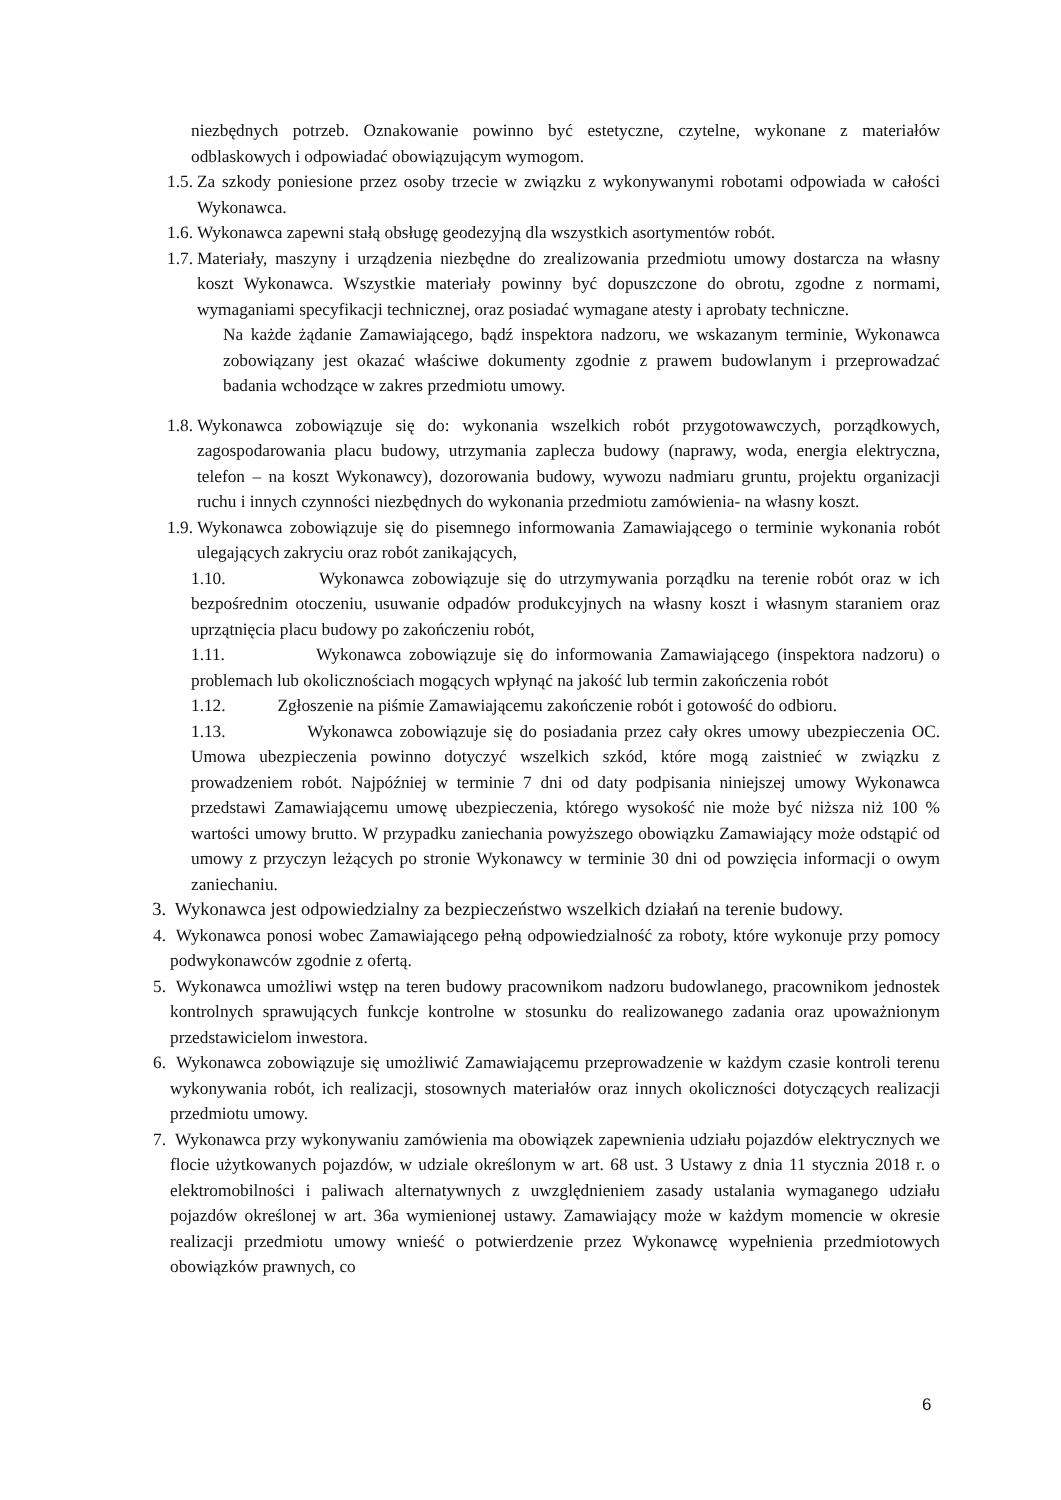niezbędnych potrzeb. Oznakowanie powinno być estetyczne, czytelne, wykonane z materiałów odblaskowych i odpowiadać obowiązującym wymogom.
1.5.
Za szkody poniesione przez osoby trzecie w związku z wykonywanymi robotami odpowiada w całości Wykonawca.
1.6.
Wykonawca zapewni stałą obsługę geodezyjną dla wszystkich asortymentów robót.
1.7.
Materiały, maszyny i urządzenia niezbędne do zrealizowania przedmiotu umowy dostarcza na własny koszt Wykonawca. Wszystkie materiały powinny być dopuszczone do obrotu, zgodne z normami, wymaganiami specyfikacji technicznej, oraz posiadać wymagane atesty i aprobaty techniczne.
Na każde żądanie Zamawiającego, bądź inspektora nadzoru, we wskazanym terminie, Wykonawca zobowiązany jest okazać właściwe dokumenty zgodnie z prawem budowlanym i przeprowadzać badania wchodzące w zakres przedmiotu umowy.
1.8.
Wykonawca zobowiązuje się do: wykonania wszelkich robót przygotowawczych, porządkowych, zagospodarowania placu budowy, utrzymania zaplecza budowy (naprawy, woda, energia elektryczna, telefon – na koszt Wykonawcy), dozorowania budowy, wywozu nadmiaru gruntu, projektu organizacji ruchu i innych czynności niezbędnych do wykonania przedmiotu zamówienia- na własny koszt.
1.9.
Wykonawca zobowiązuje się do pisemnego informowania Zamawiającego o terminie wykonania robót ulegających zakryciu oraz robót zanikających,
1.10. Wykonawca zobowiązuje się do utrzymywania porządku na terenie robót oraz w ich bezpośrednim otoczeniu, usuwanie odpadów produkcyjnych na własny koszt i własnym staraniem oraz uprzątnięcia placu budowy po zakończeniu robót,
1.11. Wykonawca zobowiązuje się do informowania Zamawiającego (inspektora nadzoru) o problemach lub okolicznościach mogących wpłynąć na jakość lub termin zakończenia robót
1.12. Zgłoszenie na piśmie Zamawiającemu zakończenie robót i gotowość do odbioru.
1.13. Wykonawca zobowiązuje się do posiadania przez cały okres umowy ubezpieczenia OC. Umowa ubezpieczenia powinno dotyczyć wszelkich szkód, które mogą zaistnieć w związku z prowadzeniem robót. Najpóźniej w terminie 7 dni od daty podpisania niniejszej umowy Wykonawca przedstawi Zamawiającemu umowę ubezpieczenia, którego wysokość nie może być niższa niż 100 % wartości umowy brutto. W przypadku zaniechania powyższego obowiązku Zamawiający może odstąpić od umowy z przyczyn leżących po stronie Wykonawcy w terminie 30 dni od powzięcia informacji o owym zaniechaniu.
3.
Wykonawca jest odpowiedzialny za bezpieczeństwo wszelkich działań na terenie budowy.
4.
Wykonawca ponosi wobec Zamawiającego pełną odpowiedzialność za roboty, które wykonuje przy pomocy podwykonawców zgodnie z ofertą.
5.
Wykonawca umożliwi wstęp na teren budowy pracownikom nadzoru budowlanego, pracownikom jednostek kontrolnych sprawujących funkcje kontrolne w stosunku do realizowanego zadania oraz upoważnionym przedstawicielom inwestora.
6.
Wykonawca zobowiązuje się umożliwić Zamawiającemu przeprowadzenie w każdym czasie kontroli terenu wykonywania robót, ich realizacji, stosownych materiałów oraz innych okoliczności dotyczących realizacji przedmiotu umowy.
7.
Wykonawca przy wykonywaniu zamówienia ma obowiązek zapewnienia udziału pojazdów elektrycznych we flocie użytkowanych pojazdów, w udziale określonym w art. 68 ust. 3 Ustawy z dnia 11 stycznia 2018 r. o elektromobilności i paliwach alternatywnych z uwzględnieniem zasady ustalania wymaganego udziału pojazdów określonej w art. 36a wymienionej ustawy. Zamawiający może w każdym momencie w okresie realizacji przedmiotu umowy wnieść o potwierdzenie przez Wykonawcę wypełnienia przedmiotowych obowiązków prawnych, co
6